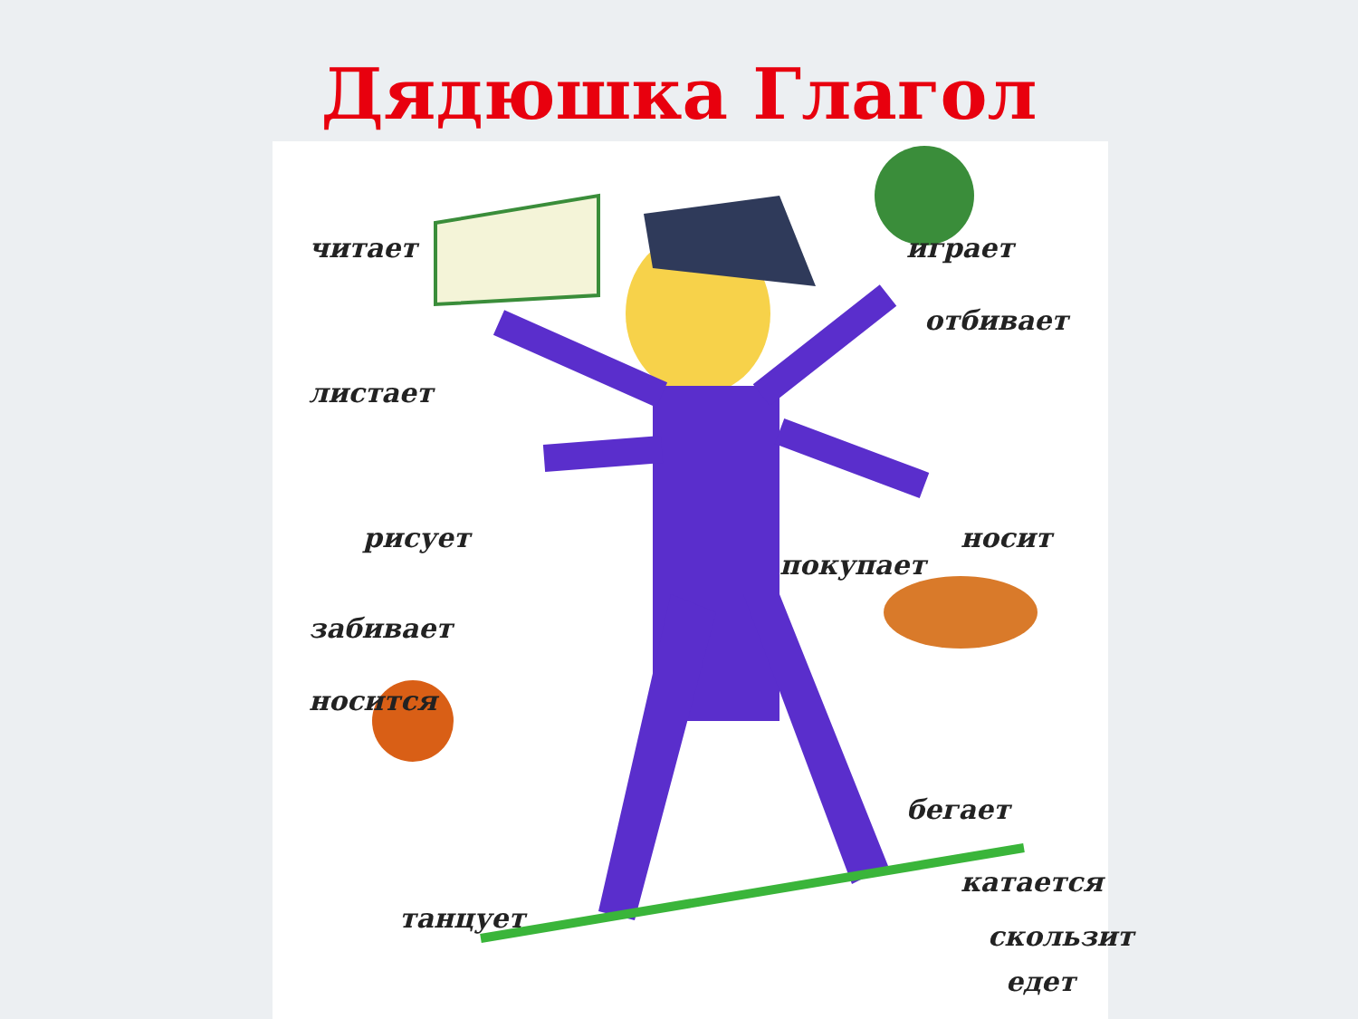Дядюшка Глагол
читает
листает
играет
отбивает
рисует
покупает
носит
забивает
носится
бегает
танцует
катается
скользит
едет